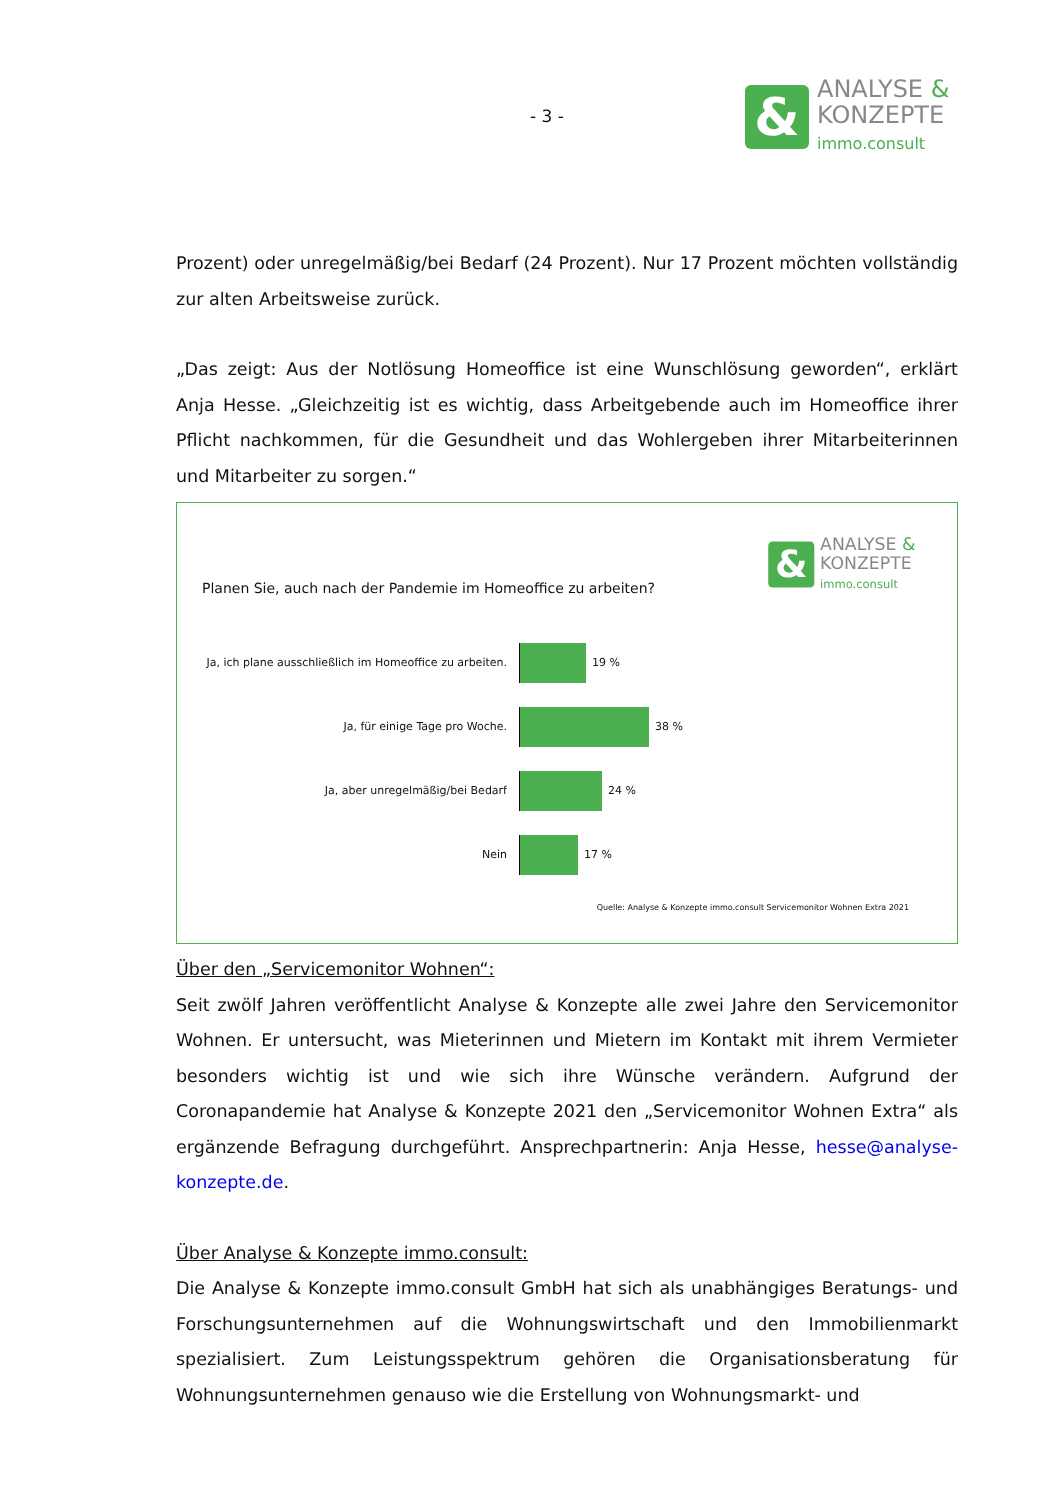- 3 -
&
ANALYSE &
KONZEPTE
immo.consult
Prozent) oder unregelmäßig/bei Bedarf (24 Prozent). Nur 17 Prozent möchten vollständig zur alten Arbeitsweise zurück.
„Das zeigt: Aus der Notlösung Homeoffice ist eine Wunschlösung geworden“, erklärt Anja Hesse. „Gleichzeitig ist es wichtig, dass Arbeitgebende auch im Homeoffice ihrer Pflicht nachkommen, für die Gesundheit und das Wohlergeben ihrer Mitarbeiterinnen und Mitarbeiter zu sorgen.“
&
ANALYSE &
KONZEPTE
immo.consult
Planen Sie, auch nach der Pandemie im Homeoffice zu arbeiten?
Ja, ich plane ausschließlich im Homeoffice zu arbeiten.
19 %
Ja, für einige Tage pro Woche. 38 %
Ja, aber unregelmäßig/bei Bedarf 24 %
Nein 17 %
Quelle: Analyse & Konzepte immo.consult Servicemonitor Wohnen Extra 2021
Über den „Servicemonitor Wohnen“:
Seit zwölf Jahren veröffentlicht Analyse & Konzepte alle zwei Jahre den Servicemonitor Wohnen. Er untersucht, was Mieterinnen und Mietern im Kontakt mit ihrem Vermieter besonders wichtig ist und wie sich ihre Wünsche verändern. Aufgrund der Coronapandemie hat Analyse & Konzepte 2021 den „Servicemonitor Wohnen Extra“ als ergänzende Befragung durchgeführt. Ansprechpartnerin: Anja Hesse, hesse@analyse-konzepte.de.
Über Analyse & Konzepte immo.consult:
Die Analyse & Konzepte immo.consult GmbH hat sich als unabhängiges Beratungs- und Forschungsunternehmen auf die Wohnungswirtschaft und den Immobilienmarkt spezialisiert. Zum Leistungsspektrum gehören die Organisationsberatung für Wohnungsunternehmen genauso wie die Erstellung von Wohnungsmarkt- und